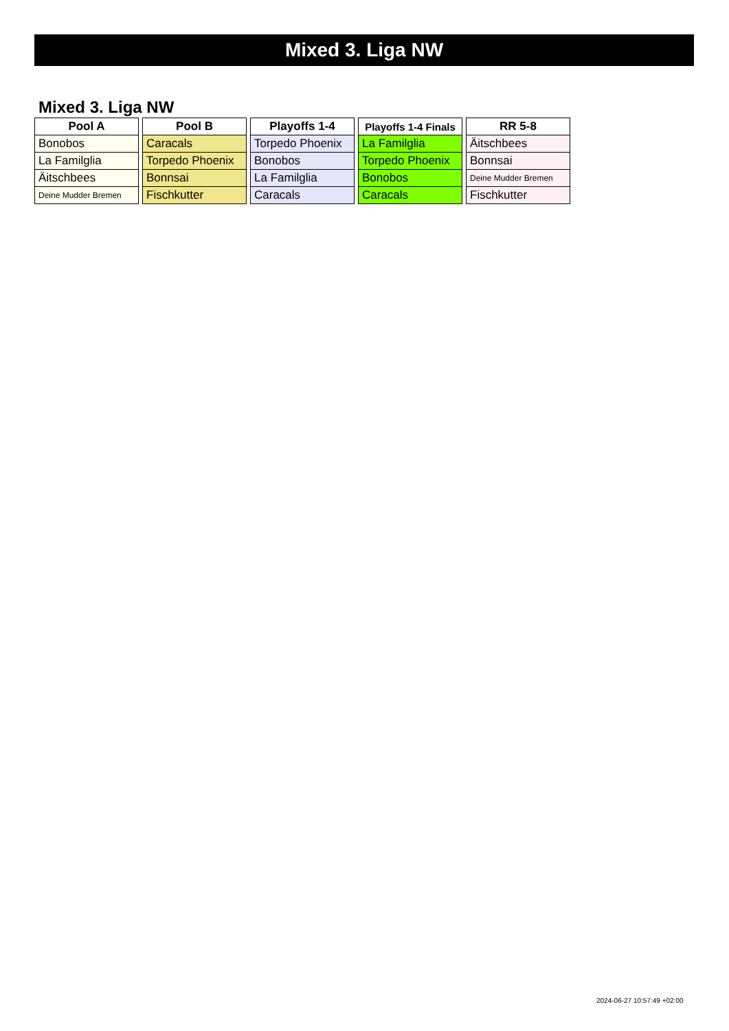Mixed 3. Liga NW
Mixed 3. Liga NW
| Pool A |
| --- |
| Bonobos |
| La Familglia |
| Äitschbees |
| Deine Mudder Bremen |
| Pool B |
| --- |
| Caracals |
| Torpedo Phoenix |
| Bonnsai |
| Fischkutter |
| Playoffs 1-4 |
| --- |
| Torpedo Phoenix |
| Bonobos |
| La Familglia |
| Caracals |
| Playoffs 1-4 Finals |
| --- |
| La Familglia |
| Torpedo Phoenix |
| Bonobos |
| Caracals |
| RR 5-8 |
| --- |
| Äitschbees |
| Bonnsai |
| Deine Mudder Bremen |
| Fischkutter |
2024-06-27 10:57:49 +02:00